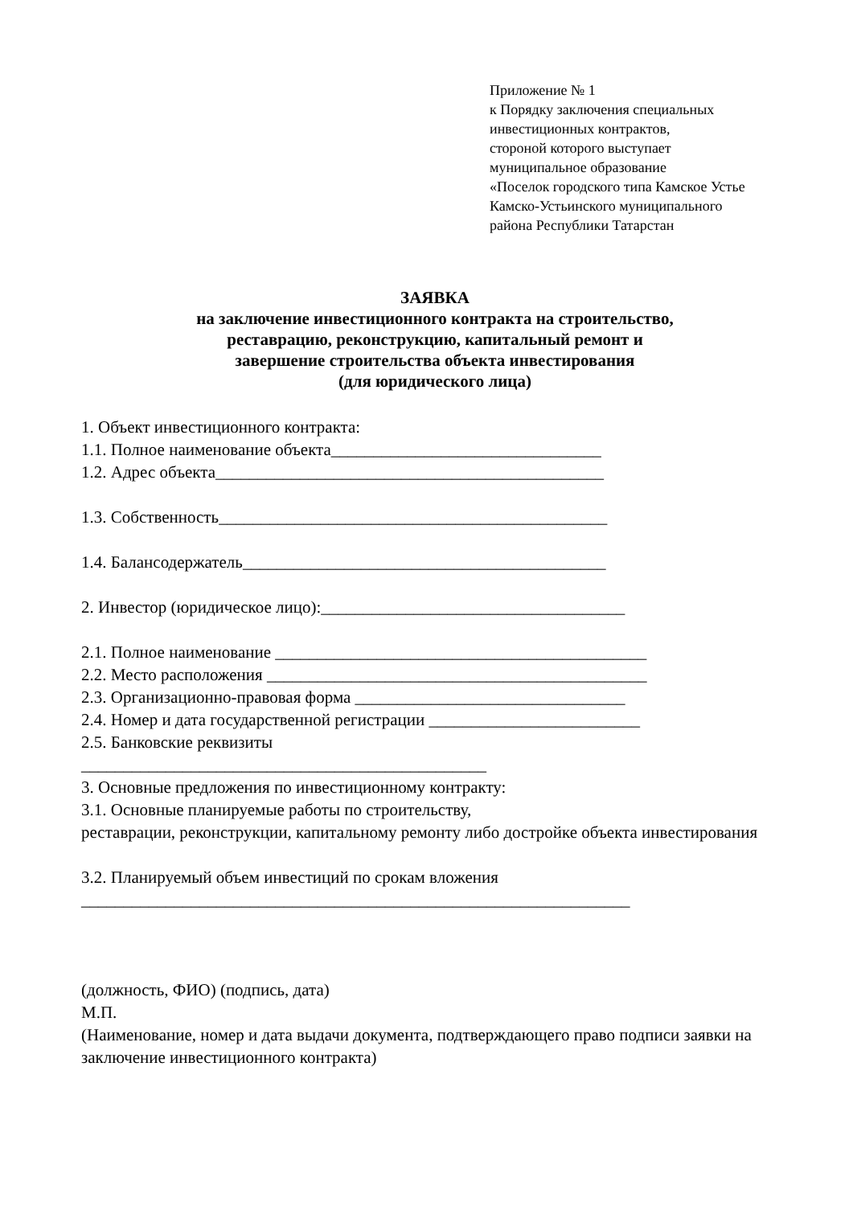Приложение № 1
к Порядку заключения специальных
инвестиционных контрактов,
стороной которого выступает
муниципальное образование
«Поселок городского типа Камское Устье
Камско-Устьинского муниципального
района Республики Татарстан
ЗАЯВКА
на заключение инвестиционного контракта на строительство,
реставрацию, реконструкцию, капитальный ремонт и
завершение строительства объекта инвестирования
(для юридического лица)
1. Объект инвестиционного контракта:
1.1. Полное наименование объекта________________________________
1.2. Адрес объекта______________________________________________
1.3. Собственность______________________________________________
1.4. Балансодержатель___________________________________________
2. Инвестор (юридическое лицо):____________________________________
2.1. Полное наименование ____________________________________________
2.2. Место расположения _____________________________________________
2.3. Организационно-правовая форма ________________________________
2.4. Номер и дата государственной регистрации _________________________
2.5. Банковские реквизиты
________________________________________________
3. Основные предложения по инвестиционному контракту:
3.1. Основные планируемые работы по строительству,
реставрации, реконструкции, капитальному ремонту либо достройке объекта инвестирования
3.2. Планируемый объем инвестиций по срокам вложения
_________________________________________________________________
(должность, ФИО) (подпись, дата)
М.П.
(Наименование, номер и дата выдачи документа, подтверждающего право подписи заявки на заключение инвестиционного контракта)